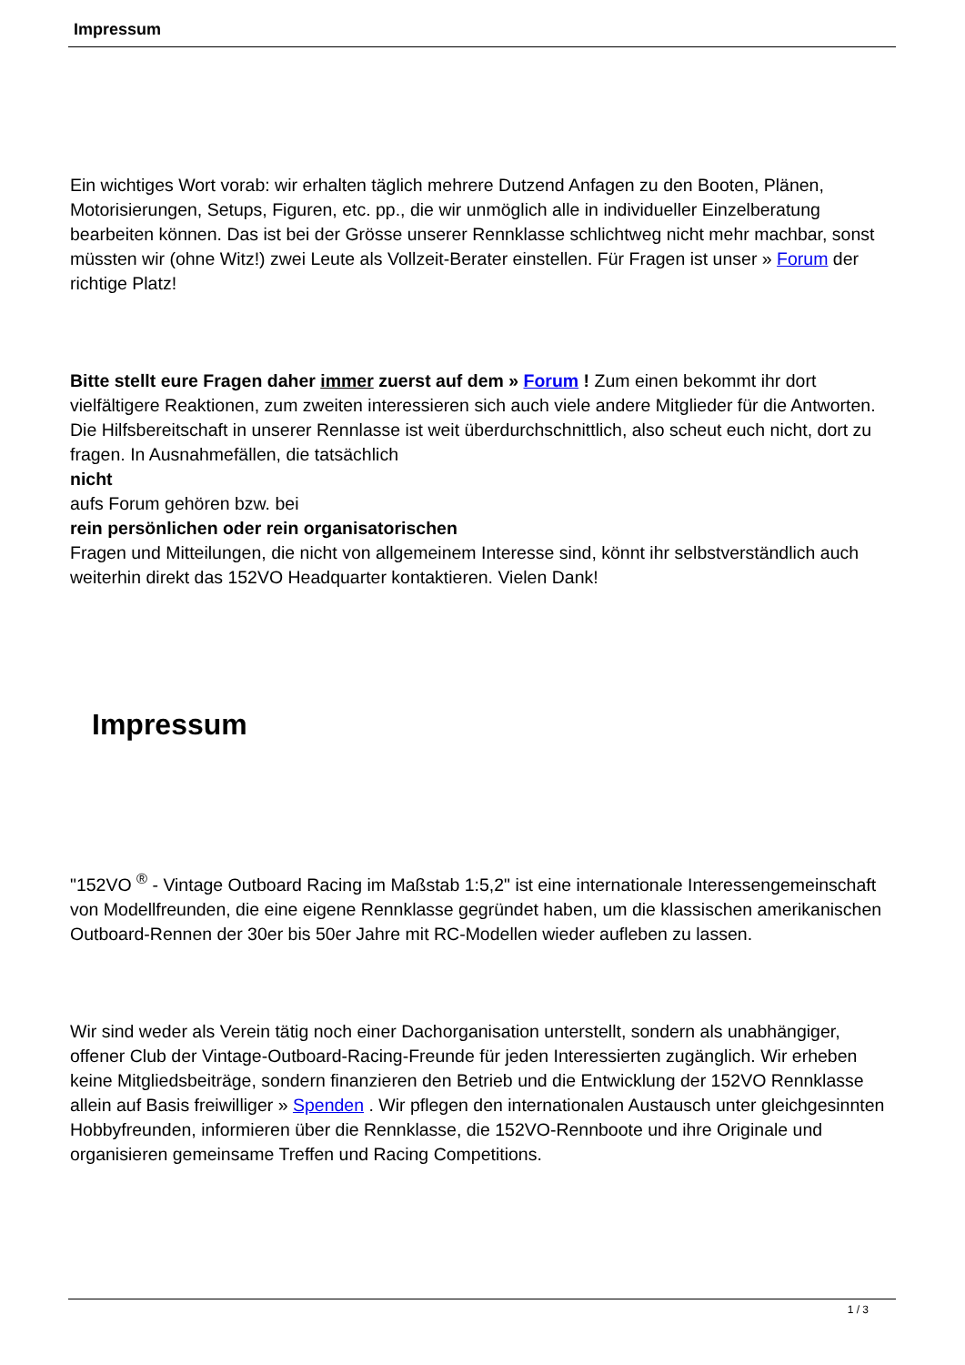Impressum
Ein wichtiges Wort vorab: wir erhalten täglich mehrere Dutzend Anfagen zu den Booten, Plänen, Motorisierungen, Setups, Figuren, etc. pp., die wir unmöglich alle in individueller Einzelberatung bearbeiten können. Das ist bei der Grösse unserer Rennklasse schlichtweg nicht mehr machbar, sonst müssten wir (ohne Witz!) zwei Leute als Vollzeit-Berater einstellen. Für Fragen ist unser » Forum der richtige Platz!
Bitte stellt eure Fragen daher immer zuerst auf dem » Forum ! Zum einen bekommt ihr dort vielfältigere Reaktionen, zum zweiten interessieren sich auch viele andere Mitglieder für die Antworten. Die Hilfsbereitschaft in unserer Rennlasse ist weit überdurchschnittlich, also scheut euch nicht, dort zu fragen. In Ausnahmefällen, die tatsächlich
nicht
aufs Forum gehören bzw. bei
rein persönlichen oder rein organisatorischen
Fragen und Mitteilungen, die nicht von allgemeinem Interesse sind, könnt ihr selbstverständlich auch weiterhin direkt das 152VO Headquarter kontaktieren. Vielen Dank!
Impressum
"152VO <sup>®</sup> - Vintage Outboard Racing im Maßstab 1:5,2" ist eine internationale Interessengemeinschaft von Modellfreunden, die eine eigene Rennklasse gegründet haben, um die klassischen amerikanischen Outboard-Rennen der 30er bis 50er Jahre mit RC-Modellen wieder aufleben zu lassen.
Wir sind weder als Verein tätig noch einer Dachorganisation unterstellt, sondern als unabhängiger, offener Club der Vintage-Outboard-Racing-Freunde für jeden Interessierten zugänglich. Wir erheben keine Mitgliedsbeiträge, sondern finanzieren den Betrieb und die Entwicklung der 152VO Rennklasse allein auf Basis freiwilliger » Spenden . Wir pflegen den internationalen Austausch unter gleichgesinnten Hobbyfreunden, informieren über die Rennklasse, die 152VO-Rennboote und ihre Originale und organisieren gemeinsame Treffen und Racing Competitions.
1 / 3